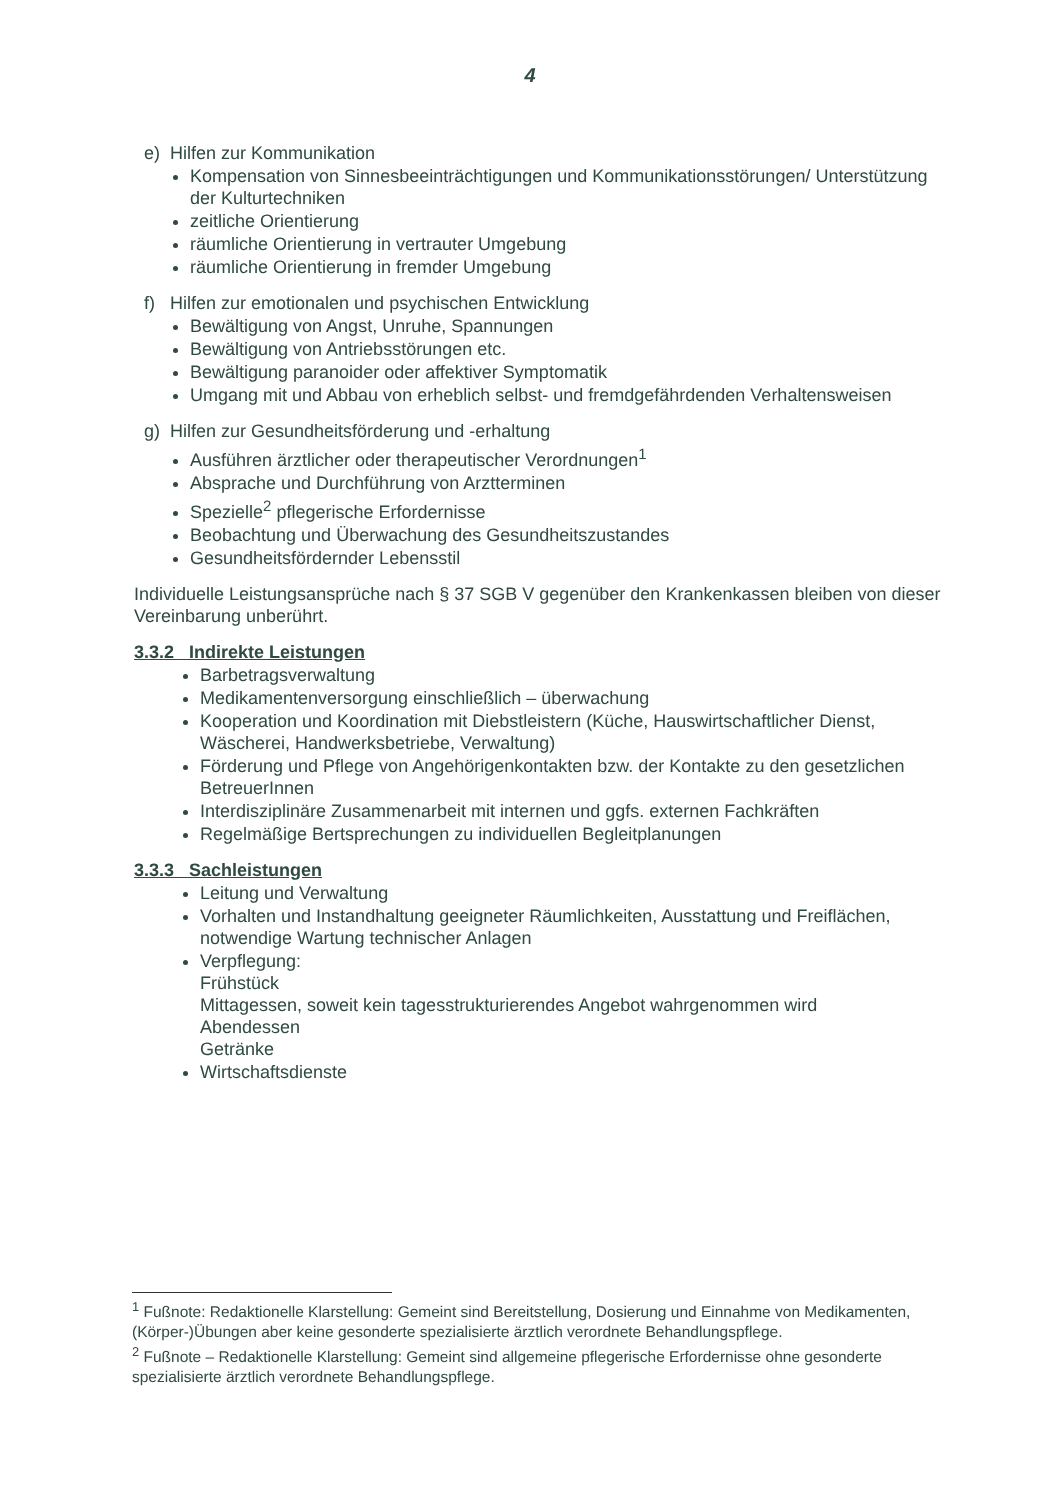4
e) Hilfen zur Kommunikation
Kompensation von Sinnesbeeinträchtigungen und Kommunikationsstörungen/ Unterstützung der Kulturtechniken
zeitliche Orientierung
räumliche Orientierung in vertrauter Umgebung
räumliche Orientierung in fremder Umgebung
f) Hilfen zur emotionalen und psychischen Entwicklung
Bewältigung von Angst, Unruhe, Spannungen
Bewältigung von Antriebsstörungen etc.
Bewältigung paranoider oder affektiver Symptomatik
Umgang mit und Abbau von erheblich selbst- und fremdgefährdenden Verhaltensweisen
g) Hilfen zur Gesundheitsförderung und -erhaltung
Ausführen ärztlicher oder therapeutischer Verordnungen<sup>1</sup>
Absprache und Durchführung von Arztterminen
Spezielle<sup>2</sup> pflegerische Erfordernisse
Beobachtung und Überwachung des Gesundheitszustandes
Gesundheitsfördernder Lebensstil
Individuelle Leistungsansprüche nach § 37 SGB V gegenüber den Krankenkassen bleiben von dieser Vereinbarung unberührt.
3.3.2 Indirekte Leistungen
Barbetragsverwaltung
Medikamentenversorgung einschließlich – überwachung
Kooperation und Koordination mit Diebstleistern (Küche, Hauswirtschaftlicher Dienst, Wäscherei, Handwerksbetriebe, Verwaltung)
Förderung und Pflege von Angehörigenkontakten bzw. der Kontakte zu den gesetzlichen BetreuerInnen
Interdisziplinäre Zusammenarbeit mit internen und ggfs. externen Fachkräften
Regelmäßige Bertsprechungen zu individuellen Begleitplanungen
3.3.3 Sachleistungen
Leitung und Verwaltung
Vorhalten und Instandhaltung geeigneter Räumlichkeiten, Ausstattung und Freiflächen, notwendige Wartung technischer Anlagen
Verpflegung:
Frühstück
Mittagessen, soweit kein tagesstrukturierendes Angebot wahrgenommen wird
Abendessen
Getränke
Wirtschaftsdienste
<sup>1</sup> Fußnote: Redaktionelle Klarstellung: Gemeint sind Bereitstellung, Dosierung und Einnahme von Medikamenten, (Körper-)Übungen aber keine gesonderte spezialisierte ärztlich verordnete Behandlungspflege.
<sup>2</sup> Fußnote – Redaktionelle Klarstellung: Gemeint sind allgemeine pflegerische Erfordernisse ohne gesonderte spezialisierte ärztlich verordnete Behandlungspflege.